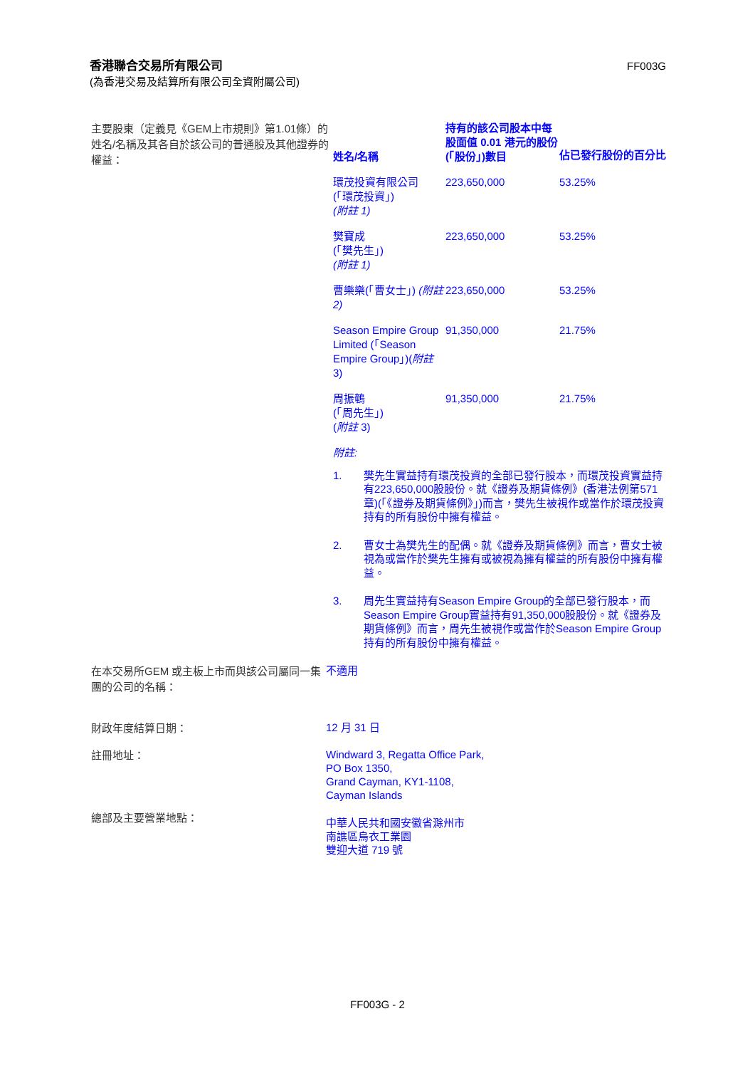香港聯合交易所有限公司
(為香港交易及結算所有限公司全資附屬公司)
FF003G
主要股東（定義見《GEM上市規則》第1.01條）的姓名/名稱及其各自於該公司的普通股及其他證券的權益：
| 姓名/名稱 | 持有的該公司股本中每股面值 0.01 港元的股份(「股份」)數目 | 佔已發行股份的百分比 |
| --- | --- | --- |
| 環茂投資有限公司 (「環茂投資」) (附註 1) | 223,650,000 | 53.25% |
| 樊寶成 (「樊先生」) (附註 1) | 223,650,000 | 53.25% |
| 曹樂樂(「曹女士」) (附註 2) | 223,650,000 | 53.25% |
| Season Empire Group Limited (「Season Empire Group」)( 附註 3) | 91,350,000 | 21.75% |
| 周振鵪 (「周先生」) ( 附註 3) | 91,350,000 | 21.75% |
附註:
1. 樊先生實益持有環茂投資的全部已發行股本，而環茂投資實益持有223,650,000股股份。就《證券及期貨條例》(香港法例第571章)(「《證券及期貨條例》」)而言，樊先生被視作或當作於環茂投資持有的所有股份中擁有權益。
2. 曹女士為樊先生的配偶。就《證券及期貨條例》而言，曹女士被視為或當作於樊先生擁有或被視為擁有權益的所有股份中擁有權益。
3. 周先生實益持有Season Empire Group的全部已發行股本，而Season Empire Group實益持有91,350,000股股份。就《證券及期貨條例》而言，周先生被視作或當作於Season Empire Group持有的所有股份中擁有權益。
在本交易所GEM 或主板上市而與該公司屬同一集團的公司的名稱：
不適用
財政年度結算日期：
12 月 31 日
註冊地址：
Windward 3, Regatta Office Park,
PO Box 1350,
Grand Cayman, KY1-1108,
Cayman Islands
總部及主要營業地點：
中華人民共和國安徽省滁州市
南譙區烏衣工業園
雙迎大道 719 號
FF003G - 2